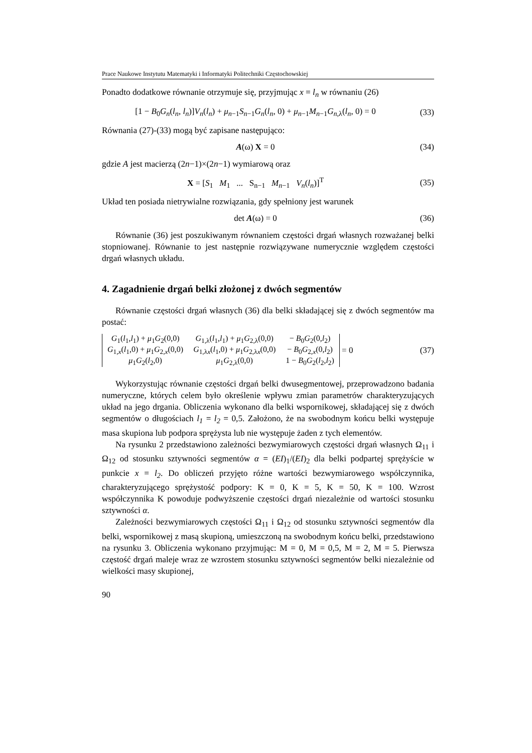Prace Naukowe Instytutu Matematyki i Informatyki Politechniki Częstochowskiej
Ponadto dodatkowe równanie otrzymuje się, przyjmując x = l<sub>n</sub> w równaniu (26)
[1 − B<sub>0</sub>G<sub>n</sub>(l<sub>n</sub>, l<sub>n</sub>)]V<sub>n</sub>(l<sub>n</sub>) + μ<sub>n−1</sub>S<sub>n−1</sub>G<sub>n</sub>(l<sub>n</sub>, 0) + μ<sub>n−1</sub>M<sub>n−1</sub>G<sub>n,λ</sub>(l<sub>n</sub>, 0) = 0
(33)
Równania (27)-(33) mogą być zapisane następująco:
A(ω) X = 0 (34)
gdzie A jest macierzą (2n−1)×(2n−1) wymiarową oraz
X = [S<sub>1</sub> M<sub>1</sub> ... S<sub>n−1</sub> M<sub>n−1</sub> V<sub>n</sub>(l<sub>n</sub>)]<sup>T</sup>
(35)
Układ ten posiada nietrywialne rozwiązania, gdy spełniony jest warunek
det A(ω) = 0 (36)
Równanie (36) jest poszukiwanym równaniem częstości drgań własnych rozważanej belki stopniowanej. Równanie to jest następnie rozwiązywane numerycznie względem częstości drgań własnych układu.
4. Zagadnienie drgań belki złożonej z dwóch segmentów
Równanie częstości drgań własnych (36) dla belki składającej się z dwóch segmentów ma postać:
| G<sub>1</sub>( l<sub>1</sub>, l<sub>1</sub>) + μ<sub>1</sub> G<sub>2</sub>(0,0) | G<sub>1,λ</sub>( l<sub>1</sub>, l<sub>1</sub>) + μ<sub>1</sub> G<sub>2,λ</sub>(0,0) | − B<sub>0</sub> G<sub>2</sub>(0, l<sub>2</sub>) |
| G<sub>1,x</sub>( l<sub>1</sub>,0) + μ<sub>1</sub> G<sub>2,x</sub>(0,0) | G<sub>1,λx</sub>( l<sub>1</sub>,0) + μ<sub>1</sub> G<sub>2,λx</sub>(0,0) | − B<sub>0</sub> G<sub>2,x</sub>(0, l<sub>2</sub>) |
| μ<sub>1</sub> G<sub>2</sub>( l<sub>2</sub>,0) | μ<sub>1</sub> G<sub>2,λ</sub>(0,0) | 1 − B<sub>0</sub> G<sub>2</sub>( l<sub>2</sub>, l<sub>2</sub>) |
= 0
(37)
Wykorzystując równanie częstości drgań belki dwusegmentowej, przeprowadzono badania numeryczne, których celem było określenie wpływu zmian parametrów charakteryzujących układ na jego drgania. Obliczenia wykonano dla belki wspornikowej, składającej się z dwóch segmentów o długościach l<sub>1</sub> = l<sub>2</sub> = 0,5. Założono, że na swobodnym końcu belki występuje masa skupiona lub podpora sprężysta lub nie występuje żaden z tych elementów.
Na rysunku 2 przedstawiono zależności bezwymiarowych częstości drgań własnych Ω<sub>11</sub> i Ω<sub>12</sub> od stosunku sztywności segmentów α = (EI)<sub>1</sub>/(EI)<sub>2</sub> dla belki podpartej sprężyście w punkcie x = l<sub>2</sub>. Do obliczeń przyjęto różne wartości bezwymiarowego współczynnika, charakteryzującego sprężystość podpory: K = 0, K = 5, K = 50, K = 100. Wzrost współczynnika K powoduje podwyższenie częstości drgań niezależnie od wartości stosunku sztywności α.
Zależności bezwymiarowych częstości Ω<sub>11</sub> i Ω<sub>12</sub> od stosunku sztywności segmentów dla belki, wspornikowej z masą skupioną, umieszczoną na swobodnym końcu belki, przedstawiono na rysunku 3. Obliczenia wykonano przyjmując: M = 0, M = 0,5, M = 2, M = 5. Pierwsza częstość drgań maleje wraz ze wzrostem stosunku sztywności segmentów belki niezależnie od wielkości masy skupionej,
90